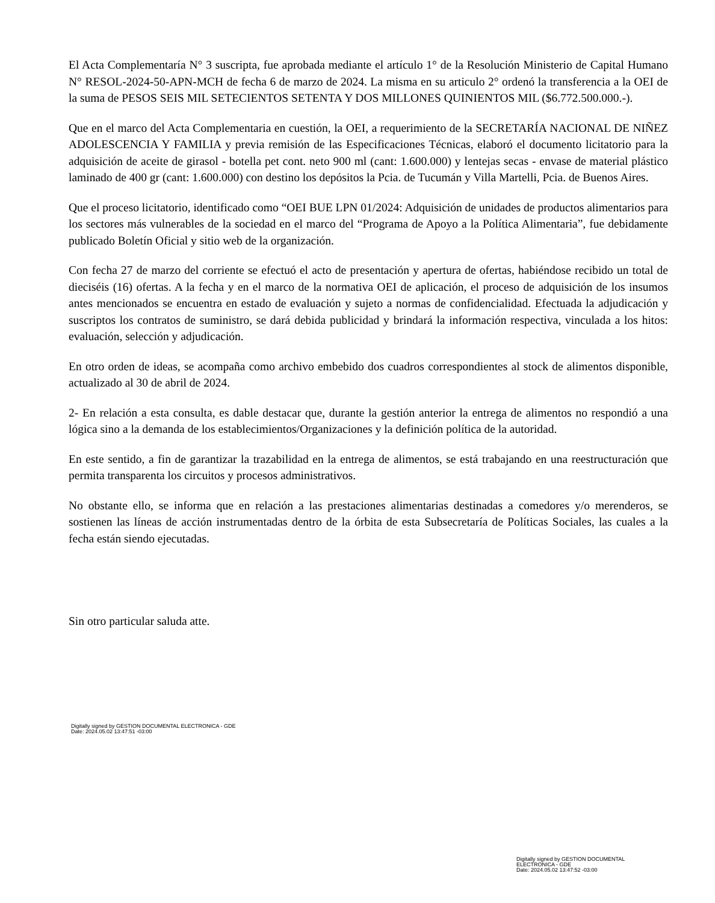El Acta Complementaría N° 3 suscripta, fue aprobada mediante el artículo 1° de la Resolución Ministerio de Capital Humano N° RESOL-2024-50-APN-MCH de fecha 6 de marzo de 2024. La misma en su articulo 2° ordenó la transferencia a la OEI de la suma de PESOS SEIS MIL SETECIENTOS SETENTA Y DOS MILLONES QUINIENTOS MIL ($6.772.500.000.-).
Que en el marco del Acta Complementaria en cuestión, la OEI, a requerimiento de la SECRETARÍA NACIONAL DE NIÑEZ ADOLESCENCIA Y FAMILIA y previa remisión de las Especificaciones Técnicas, elaboró el documento licitatorio para la adquisición de aceite de girasol - botella pet cont. neto 900 ml (cant: 1.600.000) y lentejas secas - envase de material plástico laminado de 400 gr (cant: 1.600.000) con destino los depósitos la Pcia. de Tucumán y Villa Martelli, Pcia. de Buenos Aires.
Que el proceso licitatorio, identificado como “OEI BUE LPN 01/2024: Adquisición de unidades de productos alimentarios para los sectores más vulnerables de la sociedad en el marco del “Programa de Apoyo a la Política Alimentaria”, fue debidamente publicado Boletín Oficial y sitio web de la organización.
Con fecha 27 de marzo del corriente se efectuó el acto de presentación y apertura de ofertas, habiéndose recibido un total de dieciséis (16) ofertas. A la fecha y en el marco de la normativa OEI de aplicación, el proceso de adquisición de los insumos antes mencionados se encuentra en estado de evaluación y sujeto a normas de confidencialidad. Efectuada la adjudicación y suscriptos los contratos de suministro, se dará debida publicidad y brindará la información respectiva, vinculada a los hitos: evaluación, selección y adjudicación.
En otro orden de ideas, se acompaña como archivo embebido dos cuadros correspondientes al stock de alimentos disponible, actualizado al 30 de abril de 2024.
2- En relación a esta consulta, es dable destacar que, durante la gestión anterior la entrega de alimentos no respondió a una lógica sino a la demanda de los establecimientos/Organizaciones y la definición política de la autoridad.
En este sentido, a fin de garantizar la trazabilidad en la entrega de alimentos, se está trabajando en una reestructuración que permita transparenta los circuitos y procesos administrativos.
No obstante ello, se informa que en relación a las prestaciones alimentarias destinadas a comedores y/o merenderos, se sostienen las líneas de acción instrumentadas dentro de la órbita de esta Subsecretaría de Políticas Sociales, las cuales a la fecha están siendo ejecutadas.
Sin otro particular saluda atte.
Digitally signed by GESTION DOCUMENTAL ELECTRONICA - GDE
Date: 2024.05.02 13:47:51 -03:00
Digitally signed by GESTION DOCUMENTAL
ELECTRONICA - GDE
Date: 2024.05.02 13:47:52 -03:00